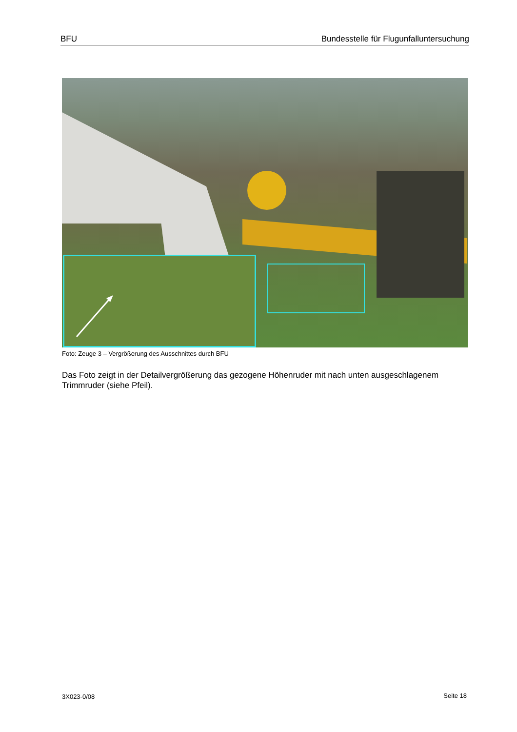BFU Bundesstelle für Flugunfalluntersuchung
Foto: Zeuge 3 – Vergrößerung des Ausschnittes durch BFU
Das Foto zeigt in der Detailvergrößerung das gezogene Höhenruder mit nach unten ausgeschlagenem Trimmruder (siehe Pfeil).
3X023-0/08 Seite 18